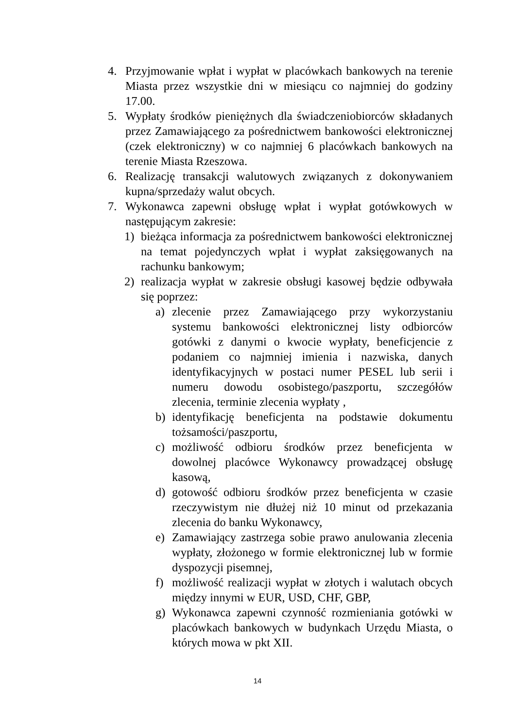4. Przyjmowanie wpłat i wypłat w placówkach bankowych na terenie Miasta przez wszystkie dni w miesiącu co najmniej do godziny 17.00.
5. Wypłaty środków pieniężnych dla świadczeniobiorców składanych przez Zamawiającego za pośrednictwem bankowości elektronicznej (czek elektroniczny) w co najmniej 6 placówkach bankowych na terenie Miasta Rzeszowa.
6. Realizację transakcji walutowych związanych z dokonywaniem kupna/sprzedaży walut obcych.
7. Wykonawca zapewni obsługę wpłat i wypłat gotówkowych w następującym zakresie:
1) bieżąca informacja za pośrednictwem bankowości elektronicznej na temat pojedynczych wpłat i wypłat zaksięgowanych na rachunku bankowym;
2) realizacja wypłat w zakresie obsługi kasowej będzie odbywała się poprzez:
a) zlecenie przez Zamawiającego przy wykorzystaniu systemu bankowości elektronicznej listy odbiorców gotówki z danymi o kwocie wypłaty, beneficjencie z podaniem co najmniej imienia i nazwiska, danych identyfikacyjnych w postaci numer PESEL lub serii i numeru dowodu osobistego/paszportu, szczegółów zlecenia, terminie zlecenia wypłaty ,
b) identyfikację beneficjenta na podstawie dokumentu tożsamości/paszportu,
c) możliwość odbioru środków przez beneficjenta w dowolnej placówce Wykonawcy prowadzącej obsługę kasową,
d) gotowość odbioru środków przez beneficjenta w czasie rzeczywistym nie dłużej niż 10 minut od przekazania zlecenia do banku Wykonawcy,
e) Zamawiający zastrzega sobie prawo anulowania zlecenia wypłaty, złożonego w formie elektronicznej lub w formie dyspozycji pisemnej,
f) możliwość realizacji wypłat w złotych i walutach obcych między innymi w EUR, USD, CHF, GBP,
g) Wykonawca zapewni czynność rozmieniania gotówki w placówkach bankowych w budynkach Urzędu Miasta, o których mowa w pkt XII.
14